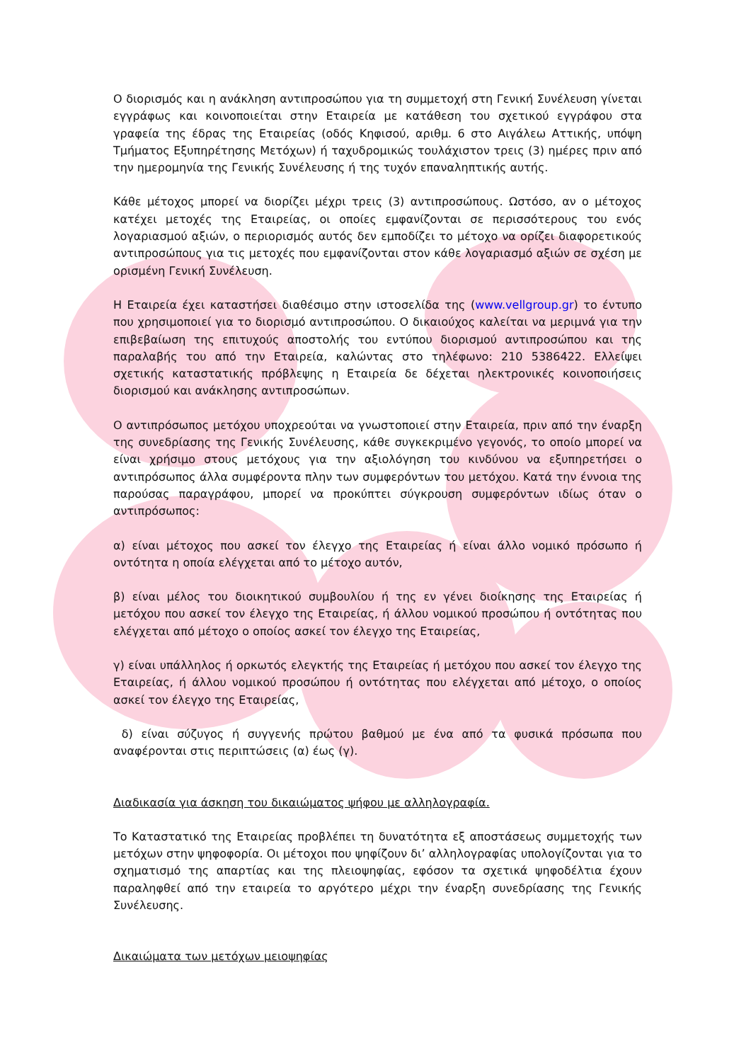Ο διορισμός και η ανάκληση αντιπροσώπου για τη συμμετοχή στη Γενική Συνέλευση γίνεται εγγράφως και κοινοποιείται στην Εταιρεία με κατάθεση του σχετικού εγγράφου στα γραφεία της έδρας της Εταιρείας (οδός Κηφισού, αριθμ. 6 στο Αιγάλεω Αττικής, υπόψη Τμήματος Εξυπηρέτησης Μετόχων) ή ταχυδρομικώς τουλάχιστον τρεις (3) ημέρες πριν από την ημερομηνία της Γενικής Συνέλευσης ή της τυχόν επαναληπτικής αυτής.
Κάθε μέτοχος μπορεί να διορίζει μέχρι τρεις (3) αντιπροσώπους. Ωστόσο, αν ο μέτοχος κατέχει μετοχές της Εταιρείας, οι οποίες εμφανίζονται σε περισσότερους του ενός λογαριασμού αξιών, ο περιορισμός αυτός δεν εμποδίζει το μέτοχο να ορίζει διαφορετικούς αντιπροσώπους για τις μετοχές που εμφανίζονται στον κάθε λογαριασμό αξιών σε σχέση με ορισμένη Γενική Συνέλευση.
Η Εταιρεία έχει καταστήσει διαθέσιμο στην ιστοσελίδα της (www.vellgroup.gr) το έντυπο που χρησιμοποιεί για το διορισμό αντιπροσώπου. Ο δικαιούχος καλείται να μεριμνά για την επιβεβαίωση της επιτυχούς αποστολής του εντύπου διορισμού αντιπροσώπου και της παραλαβής του από την Εταιρεία, καλώντας στο τηλέφωνο: 210 5386422. Ελλείψει σχετικής καταστατικής πρόβλεψης η Εταιρεία δε δέχεται ηλεκτρονικές κοινοποιήσεις διορισμού και ανάκλησης αντιπροσώπων.
Ο αντιπρόσωπος μετόχου υποχρεούται να γνωστοποιεί στην Εταιρεία, πριν από την έναρξη της συνεδρίασης της Γενικής Συνέλευσης, κάθε συγκεκριμένο γεγονός, το οποίο μπορεί να είναι χρήσιμο στους μετόχους για την αξιολόγηση του κινδύνου να εξυπηρετήσει ο αντιπρόσωπος άλλα συμφέροντα πλην των συμφερόντων του μετόχου. Κατά την έννοια της παρούσας παραγράφου, μπορεί να προκύπτει σύγκρουση συμφερόντων ιδίως όταν ο αντιπρόσωπος:
α) είναι μέτοχος που ασκεί τον έλεγχο της Εταιρείας ή είναι άλλο νομικό πρόσωπο ή οντότητα η οποία ελέγχεται από το μέτοχο αυτόν,
β) είναι μέλος του διοικητικού συμβουλίου ή της εν γένει διοίκησης της Εταιρείας ή μετόχου που ασκεί τον έλεγχο της Εταιρείας, ή άλλου νομικού προσώπου ή οντότητας που ελέγχεται από μέτοχο ο οποίος ασκεί τον έλεγχο της Εταιρείας,
γ) είναι υπάλληλος ή ορκωτός ελεγκτής της Εταιρείας ή μετόχου που ασκεί τον έλεγχο της Εταιρείας, ή άλλου νομικού προσώπου ή οντότητας που ελέγχεται από μέτοχο, ο οποίος ασκεί τον έλεγχο της Εταιρείας,
δ) είναι σύζυγος ή συγγενής πρώτου βαθμού με ένα από τα φυσικά πρόσωπα που αναφέρονται στις περιπτώσεις (α) έως (γ).
Διαδικασία για άσκηση του δικαιώματος ψήφου με αλληλογραφία.
Το Καταστατικό της Εταιρείας προβλέπει τη δυνατότητα εξ αποστάσεως συμμετοχής των μετόχων στην ψηφοφορία. Οι μέτοχοι που ψηφίζουν δι’ αλληλογραφίας υπολογίζονται για το σχηματισμό της απαρτίας και της πλειοψηφίας, εφόσον τα σχετικά ψηφοδέλτια έχουν παραληφθεί από την εταιρεία το αργότερο μέχρι την έναρξη συνεδρίασης της Γενικής Συνέλευσης.
Δικαιώματα των μετόχων μειοψηφίας